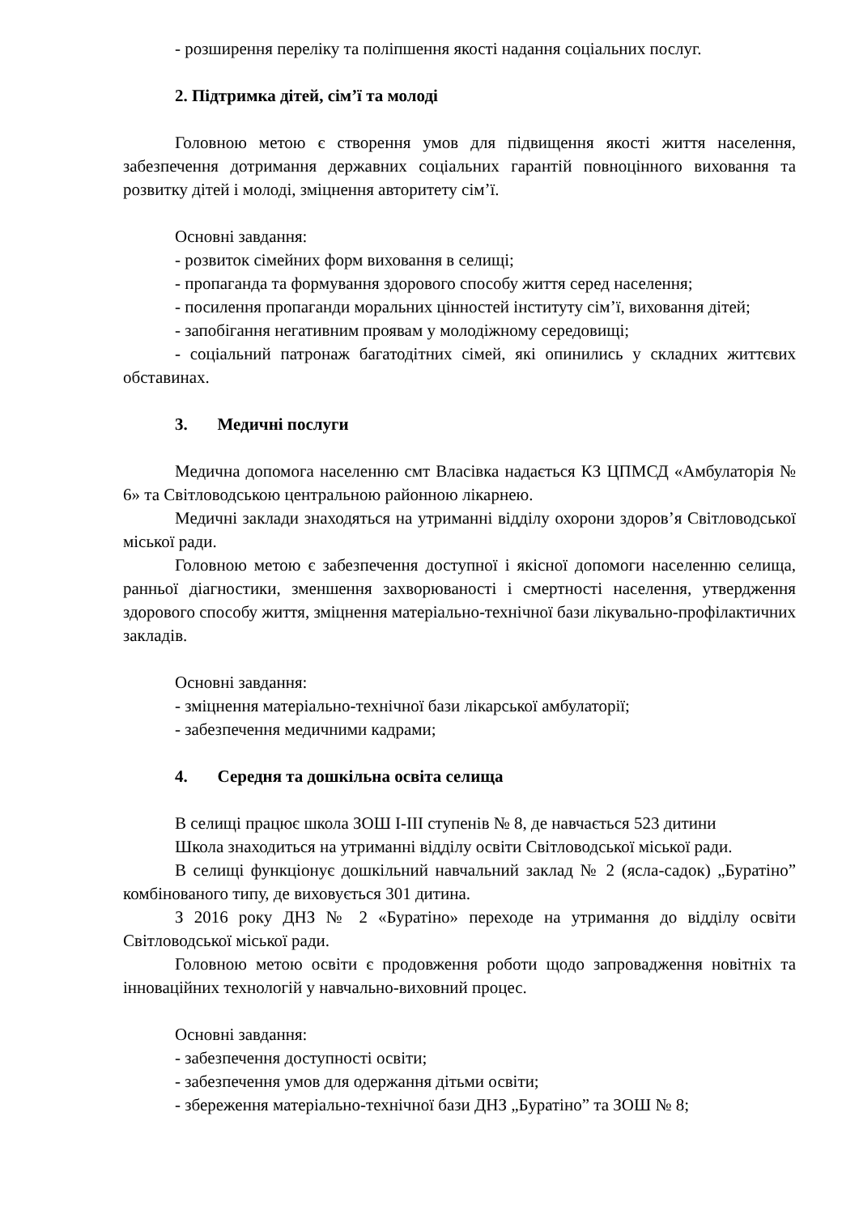- розширення переліку та поліпшення якості надання соціальних послуг.
2. Підтримка дітей, сім’ї та молоді
Головною метою є створення умов для підвищення якості життя населення, забезпечення дотримання державних соціальних гарантій повноцінного виховання та розвитку дітей і молоді, зміцнення авторитету сім’ї.
Основні завдання:
- розвиток сімейних форм виховання в селищі;
- пропаганда та формування здорового способу життя серед населення;
- посилення пропаганди моральних цінностей інституту сім’ї, виховання дітей;
- запобігання негативним проявам у молодіжному середовищі;
- соціальний патронаж багатодітних сімей, які опинились у складних життєвих обставинах.
3. Медичні послуги
Медична допомога населенню смт Власівка надається КЗ ЦПМСД «Амбулаторія № 6» та Світловодською центральною районною лікарнею.
Медичні заклади знаходяться на утриманні відділу охорони здоров’я Світловодської міської ради.
Головною метою є забезпечення доступної і якісної допомоги населенню селища, ранньої діагностики, зменшення захворюваності і смертності населення, утвердження здорового способу життя, зміцнення матеріально-технічної бази лікувально-профілактичних закладів.
Основні завдання:
- зміцнення матеріально-технічної бази лікарської амбулаторії;
- забезпечення медичними кадрами;
4. Середня та дошкільна освіта селища
В селищі працює школа ЗОШ І-ІІІ ступенів № 8, де навчається 523 дитини
Школа знаходиться на утриманні відділу освіти Світловодської міської ради.
В селищі функціонує дошкільний навчальний заклад № 2 (ясла-садок) „Буратіно” комбінованого типу, де виховується 301 дитина.
З 2016 року ДНЗ № 2 «Буратіно» переходе на утримання до відділу освіти Світловодської міської ради.
Головною метою освіти є продовження роботи щодо запровадження новітніх та інноваційних технологій у навчально-виховний процес.
Основні завдання:
- забезпечення доступності освіти;
- забезпечення умов для одержання дітьми освіти;
- збереження матеріально-технічної бази ДНЗ „Буратіно” та ЗОШ № 8;